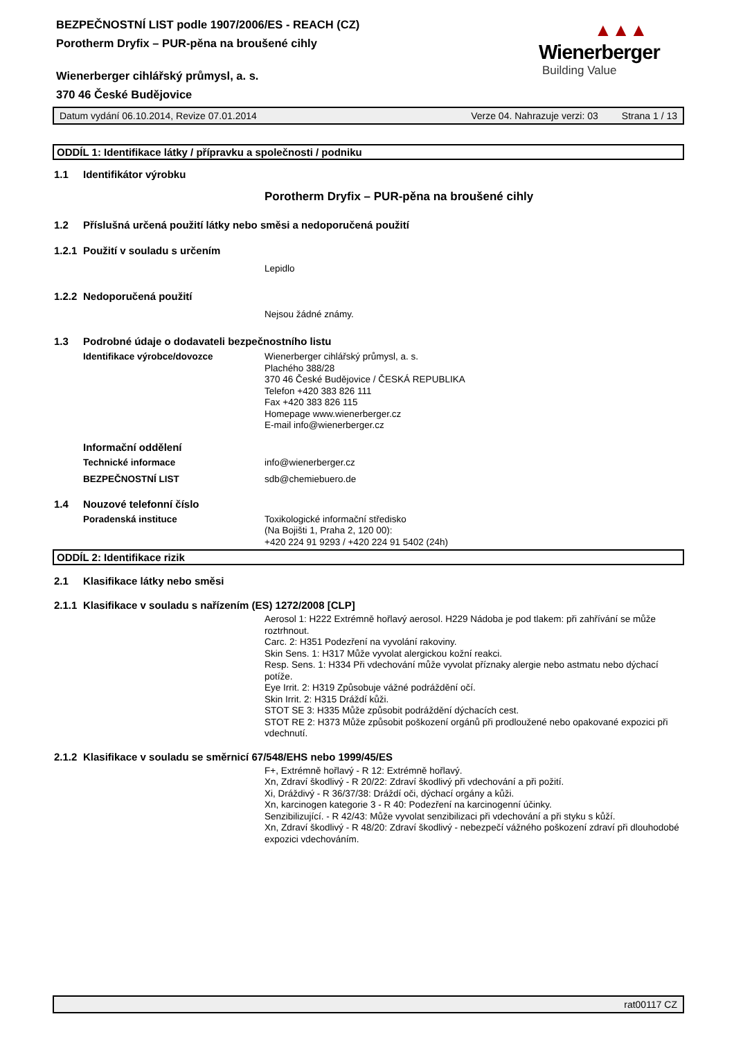▲▲▲
Wienerberger
Building Value
BEZPEČNOSTNÍ LIST podle 1907/2006/ES - REACH (CZ)
Porotherm Dryfix – PUR-pěna na broušené cihly
Wienerberger cihlářský průmysl, a. s.
370 46 České Budějovice
Datum vydání 06.10.2014, Revize 07.01.2014 Verze 04. Nahrazuje verzi: 03 Strana 1 / 13
ODDÍL 1: Identifikace látky / přípravku a společnosti / podniku
1.1 Identifikátor výrobku
Porotherm Dryfix – PUR-pěna na broušené cihly
1.2 Příslušná určená použití látky nebo směsi a nedoporučená použití
1.2.1 Použití v souladu s určením
Lepidlo
1.2.2 Nedoporučená použití
Nejsou žádné známy.
1.3 Podrobné údaje o dodavateli bezpečnostního listu
Identifikace výrobce/dovozce Wienerberger cihlářský průmysl, a. s.
Plachého 388/28
370 46 České Budějovice / ČESKÁ REPUBLIKA
Telefon +420 383 826 111
Fax +420 383 826 115
Homepage www.wienerberger.cz
E-mail info@wienerberger.cz
Informační oddělení
Technické informace info@wienerberger.cz
BEZPEČNOSTNÍ LIST sdb@chemiebuero.de
1.4 Nouzové telefonní číslo
Poradenská instituce Toxikologické informační středisko
(Na Bojišti 1, Praha 2, 120 00):
+420 224 91 9293 / +420 224 91 5402 (24h)
ODDÍL 2: Identifikace rizik
2.1 Klasifikace látky nebo směsi
2.1.1 Klasifikace v souladu s nařízením (ES) 1272/2008 [CLP]
Aerosol 1: H222 Extrémně hořlavý aerosol. H229 Nádoba je pod tlakem: při zahřívání se může roztrhnout.
Carc. 2: H351 Podezření na vyvolání rakoviny.
Skin Sens. 1: H317 Může vyvolat alergickou kožní reakci.
Resp. Sens. 1: H334 Při vdechování může vyvolat příznaky alergie nebo astmatu nebo dýchací potíže.
Eye Irrit. 2: H319 Způsobuje vážné podráždění očí.
Skin Irrit. 2: H315 Dráždí kůži.
STOT SE 3: H335 Může způsobit podráždění dýchacích cest.
STOT RE 2: H373 Může způsobit poškození orgánů při prodloužené nebo opakované expozici při vdechnutí.
2.1.2 Klasifikace v souladu se směrnicí 67/548/EHS nebo 1999/45/ES
F+, Extrémně hořlavý - R 12: Extrémně hořlavý.
Xn, Zdraví škodlivý - R 20/22: Zdraví škodlivý při vdechování a při požití.
Xi, Dráždivý - R 36/37/38: Dráždí oči, dýchací orgány a kůži.
Xn, karcinogen kategorie 3 - R 40: Podezření na karcinogenní účinky.
Senzibilizující. - R 42/43: Může vyvolat senzibilizaci při vdechování a při styku s kůží.
Xn, Zdraví škodlivý - R 48/20: Zdraví škodlivý - nebezpečí vážného poškození zdraví při dlouhodobé expozici vdechováním.
rat00117 CZ